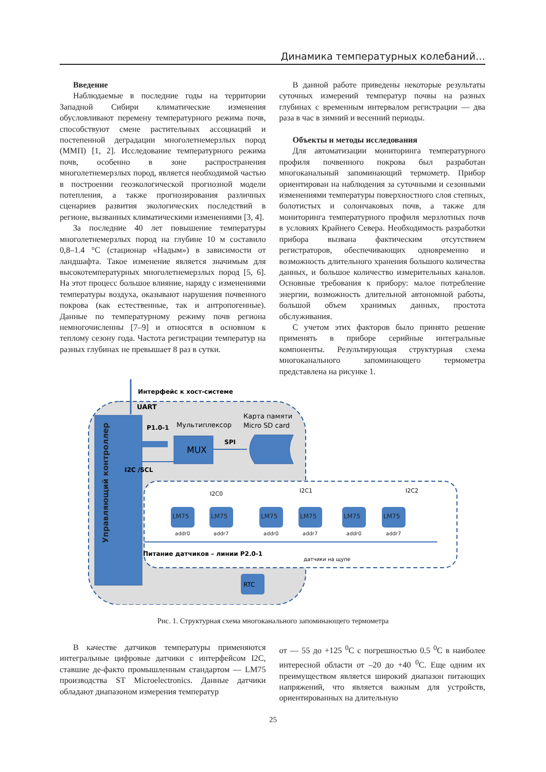Динамика температурных колебаний…
Введение
Наблюдаемые в последние годы на территории Западной Сибири климатические изменения обусловливают перемену температурного режима почв, способствуют смене растительных ассоциаций и постепенной деградации многолетнемерзлых пород (ММП) [1, 2]. Исследование температурного режима почв, особенно в зоне распространения многолетнемерзлых пород, является необходимой частью в построении геоэкологической прогнозной модели потепления, а также прогнозирования различных сценариев развития экологических последствий в регионе, вызванных климатическими изменениями [3, 4].
За последние 40 лет повышение температуры многолетнемерзлых пород на глубине 10 м составило 0,8–1.4 °С (стационар «Надым») в зависимости от ландшафта. Такое изменение является значимым для высокотемпературных многолетнемерзлых пород [5, 6]. На этот процесс большое влияние, наряду с изменениями температуры воздуха, оказывают нарушения почвенного покрова (как естественные, так и антропогенные). Данные по температурному режиму почв региона немногочисленны [7–9] и относятся в основном к теплому сезону года. Частота регистрации температур на разных глубинах не превышает 8 раз в сутки.
В данной работе приведены некоторые результаты суточных измерений температур почвы на разных глубинах с временным интервалом регистрации — два раза в час в зимний и весенний периоды.
Объекты и методы исследования
Для автоматизации мониторинга температурного профиля почвенного покрова был разработан многоканальный запоминающий термометр. Прибор ориентирован на наблюдения за суточными и сезонными изменениями температуры поверхностного слоя степных, болотистых и солончаковых почв, а также для мониторинга температурного профиля мерзлотных почв в условиях Крайнего Севера. Необходимость разработки прибора вызвана фактическим отсутствием регистраторов, обеспечивающих одновременно и возможность длительного хранения большого количества данных, и большое количество измерительных каналов. Основные требования к прибору: малое потребление энергии, возможность длительной автономной работы, большой объем хранимых данных, простота обслуживания.
С учетом этих факторов было принято решение применять в приборе серийные интегральные компоненты. Результирующая структурная схема многоканального запоминающего термометра представлена на рисунке 1.
Управляющий контроллер
Интерфейс к хост-системе
UART
P1.0-1
Мультиплексор
Карта памяти
Micro SD card
MUX
SPI
I2C /SCL
I2C0
I2C1
I2C2
LM75
addr0
LM75
addr7
LM75
addr0
LM75
addr7
LM75
addr0
LM75
addr7
Питание датчиков – линии P2.0-1
датчики на щупе
RTC
Рис. 1. Структурная схема многоканального запоминающего термометра
В качестве датчиков температуры применяются интегральные цифровые датчики с интерфейсом I2C, ставшие де-факто промышленным стандартом — LM75 производства ST Microelectronics. Данные датчики обладают диапазоном измерения температур
от — 55 до +125 <sup>0</sup>С с погрешностью 0.5 <sup>0</sup>С в наиболее интересной области от –20 до +40 <sup>0</sup>С. Еще одним их преимуществом является широкий диапазон питающих напряжений, что является важным для устройств, ориентированных на длительную
25